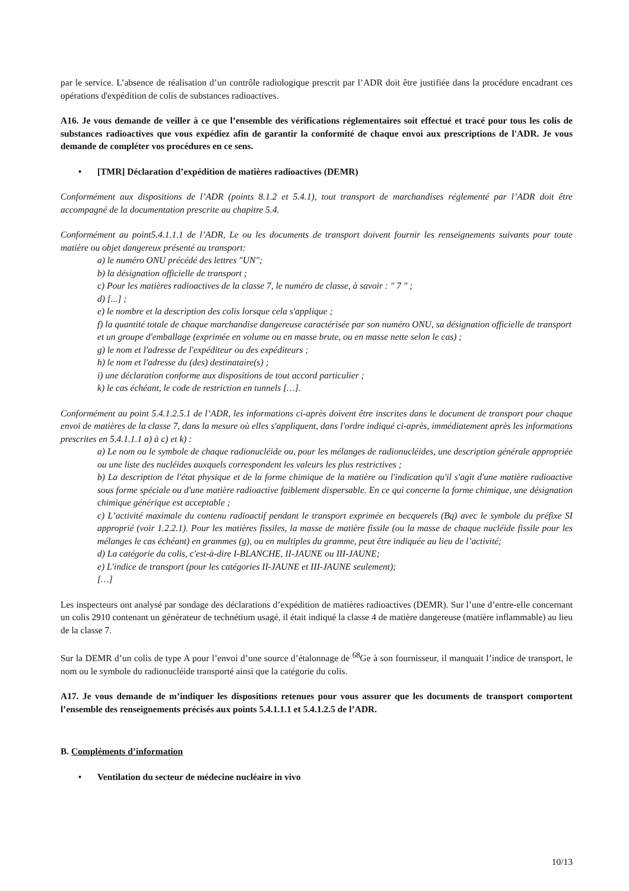par le service. L’absence de réalisation d’un contrôle radiologique prescrit par l’ADR doit être justifiée dans la procédure encadrant ces opérations d'expédition de colis de substances radioactives.
A16. Je vous demande de veiller à ce que l’ensemble des vérifications réglementaires soit effectué et tracé pour tous les colis de substances radioactives que vous expédiez afin de garantir la conformité de chaque envoi aux prescriptions de l'ADR. Je vous demande de compléter vos procédures en ce sens.
• [TMR] Déclaration d’expédition de matières radioactives (DEMR)
Conformément aux dispositions de l’ADR (points 8.1.2 et 5.4.1), tout transport de marchandises réglementé par l’ADR doit être accompagné de la documentation prescrite au chapitre 5.4.
Conformément au point5.4.1.1.1 de l’ADR, Le ou les documents de transport doivent fournir les renseignements suivants pour toute matière ou objet dangereux présenté au transport:
a) le numéro ONU précédé des lettres "UN";
b) la désignation officielle de transport ;
c) Pour les matières radioactives de la classe 7, le numéro de classe, à savoir : " 7 " ;
d) [...] ;
e) le nombre et la description des colis lorsque cela s'applique ;
f) la quantité totale de chaque marchandise dangereuse caractérisée par son numéro ONU, sa désignation officielle de transport et un groupe d'emballage (exprimée en volume ou en masse brute, ou en masse nette selon le cas) ;
g) le nom et l'adresse de l'expéditeur ou des expéditeurs ;
h) le nom et l'adresse du (des) destinataire(s) ;
i) une déclaration conforme aux dispositions de tout accord particulier ;
k) le cas échéant, le code de restriction en tunnels […].
Conformément au point 5.4.1.2.5.1 de l’ADR, les informations ci-après doivent être inscrites dans le document de transport pour chaque envoi de matières de la classe 7, dans la mesure où elles s'appliquent, dans l'ordre indiqué ci-après, immédiatement après les informations prescrites en 5.4.1.1.1 a) à c) et k) :
a) Le nom ou le symbole de chaque radionucléide ou, pour les mélanges de radionucléides, une description générale appropriée ou une liste des nucléides auxquels correspondent les valeurs les plus restrictives ;
b) La description de l'état physique et de la forme chimique de la matière ou l'indication qu'il s'agit d'une matière radioactive sous forme spéciale ou d'une matière radioactive faiblement dispersable. En ce qui concerne la forme chimique, une désignation chimique générique est acceptable ;
c) L’activité maximale du contenu radioactif pendant le transport exprimée en becquerels (Bq) avec le symbole du préfixe SI approprié (voir 1.2.2.1). Pour les matières fissiles, la masse de matière fissile (ou la masse de chaque nucléide fissile pour les mélanges le cas échéant) en grammes (g), ou en multiples du gramme, peut être indiquée au lieu de l’activité;
d) La catégorie du colis, c'est-à-dire I-BLANCHE, II-JAUNE ou III-JAUNE;
e) L'indice de transport (pour les catégories II-JAUNE et III-JAUNE seulement);
[…]
Les inspecteurs ont analysé par sondage des déclarations d’expédition de matières radioactives (DEMR). Sur l’une d’entre-elle concernant un colis 2910 contenant un générateur de technétium usagé, il était indiqué la classe 4 de matière dangereuse (matière inflammable) au lieu de la classe 7.
Sur la DEMR d’un colis de type A pour l’envoi d’une source d’étalonnage de <sup>68</sup>Ge à son fournisseur, il manquait l’indice de transport, le nom ou le symbole du radionucléide transporté ainsi que la catégorie du colis.
A17. Je vous demande de m’indiquer les dispositions retenues pour vous assurer que les documents de transport comportent l’ensemble des renseignements précisés aux points 5.4.1.1.1 et 5.4.1.2.5 de l’ADR.
B. Compléments d’information
• Ventilation du secteur de médecine nucléaire in vivo
10/13